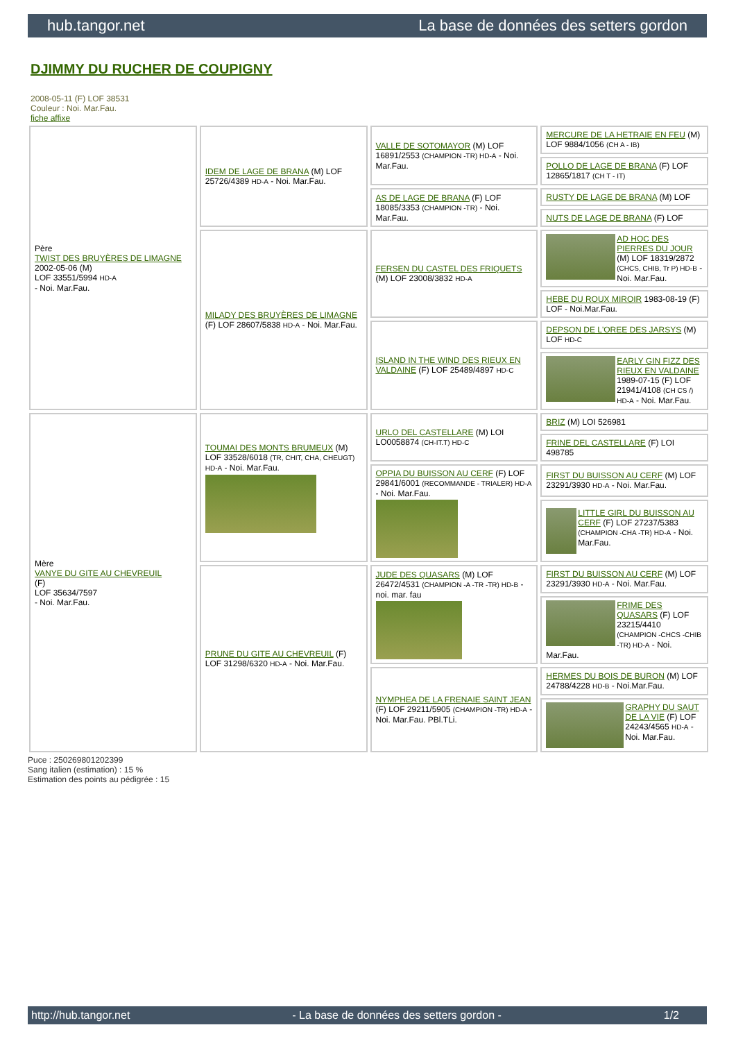hub.tangor.net La base de données des setters gordon
DJIMMY DU RUCHER DE COUPIGNY
2008-05-11 (F) LOF 38531
Couleur : Noi. Mar.Fau.
fiche affixe
| Père TWIST DES BRUYÈRES DE LIMAGNE 2002-05-06 (M) LOF 33551/5994 HD-A - Noi. Mar.Fau. | IDEM DE LAGE DE BRANA (M) LOF 25726/4389 HD-A - Noi. Mar.Fau. | VALLE DE SOTOMAYOR (M) LOF 16891/2553 (CHAMPION -TR) HD-A - Noi. Mar.Fau. | MERCURE DE LA HETRAIE EN FEU (M) LOF 9884/1056 (CH A - IB) |
| | | | POLLO DE LAGE DE BRANA (F) LOF 12865/1817 (CH T - IT) |
| | | AS DE LAGE DE BRANA (F) LOF 18085/3353 (CHAMPION -TR) - Noi. Mar.Fau. | RUSTY DE LAGE DE BRANA (M) LOF |
| | | | NUTS DE LAGE DE BRANA (F) LOF |
| | MILADY DES BRUYÈRES DE LIMAGNE (F) LOF 28607/5838 HD-A - Noi. Mar.Fau. | FERSEN DU CASTEL DES FRIQUETS (M) LOF 23008/3832 HD-A | AD HOC DES PIERRES DU JOUR (M) LOF 18319/2872 (CHCS, CHIB, Tr P) HD-B - Noi. Mar.Fau. |
| | | | HEBE DU ROUX MIROIR 1983-08-19 (F) LOF - Noi.Mar.Fau. |
| | | ISLAND IN THE WIND DES RIEUX EN VALDAINE (F) LOF 25489/4897 HD-C | DEPSON DE L'OREE DES JARSYS (M) LOF HD-C |
| | | | EARLY GIN FIZZ DES RIEUX EN VALDAINE 1989-07-15 (F) LOF 21941/4108 (CH CS /) HD-A - Noi. Mar.Fau. |
| Mère VANYE DU GITE AU CHEVREUIL (F) LOF 35634/7597 - Noi. Mar.Fau. | TOUMAI DES MONTS BRUMEUX (M) LOF 33528/6018 (TR, CHIT, CHA, CHEUGT) HD-A - Noi. Mar.Fau. | URLO DEL CASTELLARE (M) LOI LO0058874 (CH-IT.T) HD-C | BRIZ (M) LOI 526981 |
| | | | FRINE DEL CASTELLARE (F) LOI 498785 |
| | | OPPIA DU BUISSON AU CERF (F) LOF 29841/6001 (RECOMMANDE - TRIALER) HD-A - Noi. Mar.Fau. | FIRST DU BUISSON AU CERF (M) LOF 23291/3930 HD-A - Noi. Mar.Fau. |
| | | | LITTLE GIRL DU BUISSON AU CERF (F) LOF 27237/5383 (CHAMPION -CHA -TR) HD-A - Noi. Mar.Fau. |
| | PRUNE DU GITE AU CHEVREUIL (F) LOF 31298/6320 HD-A - Noi. Mar.Fau. | JUDE DES QUASARS (M) LOF 26472/4531 (CHAMPION -A -TR -TR) HD-B - noi. mar. fau | FIRST DU BUISSON AU CERF (M) LOF 23291/3930 HD-A - Noi. Mar.Fau. |
| | | | FRIME DES QUASARS (F) LOF 23215/4410 (CHAMPION -CHCS -CHIB -TR) HD-A - Noi. Mar.Fau. |
| | | NYMPHEA DE LA FRENAIE SAINT JEAN (F) LOF 29211/5905 (CHAMPION -TR) HD-A - Noi. Mar.Fau. PBl.TLi. | HERMES DU BOIS DE BURON (M) LOF 24788/4228 HD-B - Noi.Mar.Fau. |
| | | | GRAPHY DU SAUT DE LA VIE (F) LOF 24243/4565 HD-A - Noi. Mar.Fau. |
Puce : 250269801202399
Sang italien (estimation) : 15 %
Estimation des points au pédigrée : 15
http://hub.tangor.net - La base de données des setters gordon - 1/2